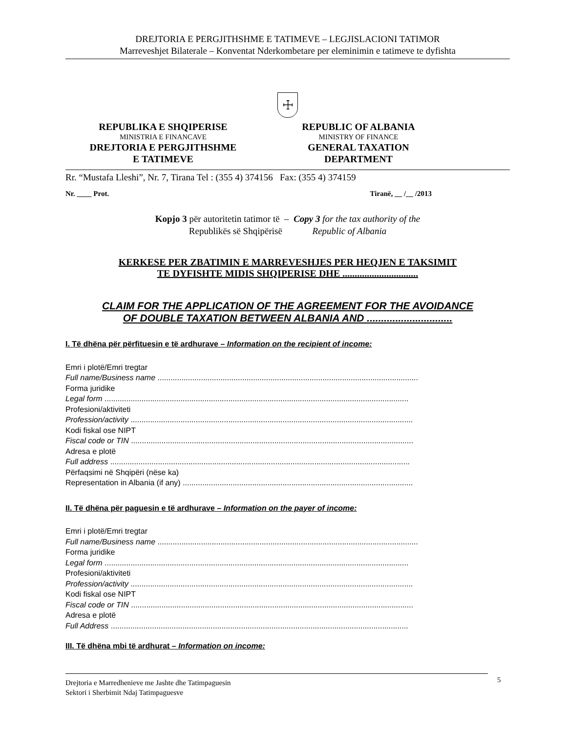DREJTORIA E PERGJITHSHME E TATIMEVE – LEGJISLACIONI TATIMOR
Marreveshjet Bilaterale – Konventat Nderkombetare per eleminimin e tatimeve te dyfishta
☩
REPUBLIKA E SHQIPERISE
MINISTRIA E FINANCAVE
DREJTORIA E PERGJITHSHME
E TATIMEVE
REPUBLIC OF ALBANIA
MINISTRY OF FINANCE
GENERAL TAXATION
DEPARTMENT
Rr. “Mustafa Lleshi”, Nr. 7, Tirana Tel : (355 4) 374156 Fax: (355 4) 374159
Nr. ____ Prot. Tiranë, __ /__ /2013
Kopjo 3 për autoritetin tatimor të – Copy 3 for the tax authority of the
Republikës së Shqipërisë Republic of Albania
KERKESE PER ZBATIMIN E MARREVESHJES PER HEQJEN E TAKSIMIT
TE DYFISHTE MIDIS SHQIPERISE DHE ...............................
CLAIM FOR THE APPLICATION OF THE AGREEMENT FOR THE AVOIDANCE
OF DOUBLE TAXATION BETWEEN ALBANIA AND ..............................
I. Të dhëna për përfituesin e të ardhurave – Information on the recipient of income:
Emri i plotë/Emri tregtar
Full name/Business name ........................................................................................................................
Forma juridike
Legal form ............................................................................................................................................
Profesioni/aktiviteti
Profession/activity ..................................................................................................................................
Kodi fiskal ose NIPT
Fiscal code or TIN ..................................................................................................................................
Adresa e plotë
Full address ..........................................................................................................................................
Përfaqsimi në Shqipëri (nëse ka)
Representation in Albania (if any) ..........................................................................................................
II. Të dhëna për paguesin e të ardhurave – Information on the payer of income:
Emri i plotë/Emri tregtar
Full name/Business name ........................................................................................................................
Forma juridike
Legal form ............................................................................................................................................
Profesioni/aktiviteti
Profession/activity ..................................................................................................................................
Kodi fiskal ose NIPT
Fiscal code or TIN ..................................................................................................................................
Adresa e plotë
Full Address .........................................................................................................................................
III. Të dhëna mbi të ardhurat – Information on income:
Drejtoria e Marredhenieve me Jashte dhe Tatimpaguesin
Sektori i Sherbimit Ndaj Tatimpaguesve
5